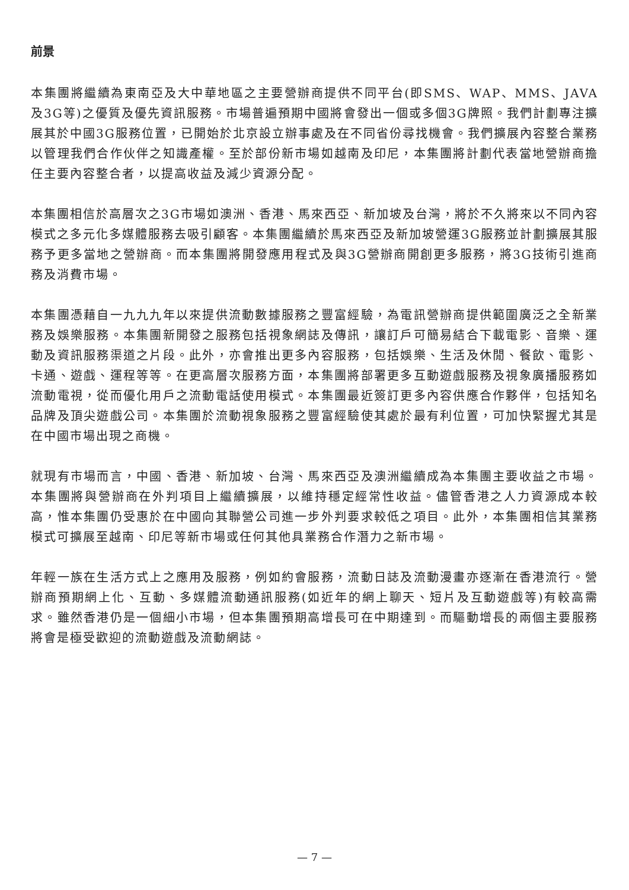前景
本集團將繼續為東南亞及大中華地區之主要營辦商提供不同平台(即SMS、WAP、MMS、JAVA及3G等)之優質及優先資訊服務。市場普遍預期中國將會發出一個或多個3G牌照。我們計劃專注擴展其於中國3G服務位置，已開始於北京設立辦事處及在不同省份尋找機會。我們擴展內容整合業務以管理我們合作伙伴之知識產權。至於部份新市場如越南及印尼，本集團將計劃代表當地營辦商擔任主要內容整合者，以提高收益及減少資源分配。
本集團相信於高層次之3G市場如澳洲、香港、馬來西亞、新加坡及台灣，將於不久將來以不同內容模式之多元化多媒體服務去吸引顧客。本集團繼續於馬來西亞及新加坡營運3G服務並計劃擴展其服務予更多當地之營辦商。而本集團將開發應用程式及與3G營辦商開創更多服務，將3G技術引進商務及消費市場。
本集團憑藉自一九九九年以來提供流動數據服務之豐富經驗，為電訊營辦商提供範圍廣泛之全新業務及娛樂服務。本集團新開發之服務包括視象網誌及傳訊，讓訂戶可簡易結合下載電影、音樂、運動及資訊服務渠道之片段。此外，亦會推出更多內容服務，包括娛樂、生活及休閒、餐飲、電影、卡通、遊戲、運程等等。在更高層次服務方面，本集團將部署更多互動遊戲服務及視象廣播服務如流動電視，從而優化用戶之流動電話使用模式。本集團最近簽訂更多內容供應合作夥伴，包括知名品牌及頂尖遊戲公司。本集團於流動視象服務之豐富經驗使其處於最有利位置，可加快緊握尤其是在中國市場出現之商機。
就現有市場而言，中國、香港、新加坡、台灣、馬來西亞及澳洲繼續成為本集團主要收益之市場。本集團將與營辦商在外判項目上繼續擴展，以維持穩定經常性收益。儘管香港之人力資源成本較高，惟本集團仍受惠於在中國向其聯營公司進一步外判要求較低之項目。此外，本集團相信其業務模式可擴展至越南、印尼等新市場或任何其他具業務合作潛力之新市場。
年輕一族在生活方式上之應用及服務，例如約會服務，流動日誌及流動漫畫亦逐漸在香港流行。營辦商預期網上化、互動、多媒體流動通訊服務(如近年的網上聊天、短片及互動遊戲等)有較高需求。雖然香港仍是一個細小市場，但本集團預期高增長可在中期達到。而驅動增長的兩個主要服務將會是極受歡迎的流動遊戲及流動網誌。
— 7 —